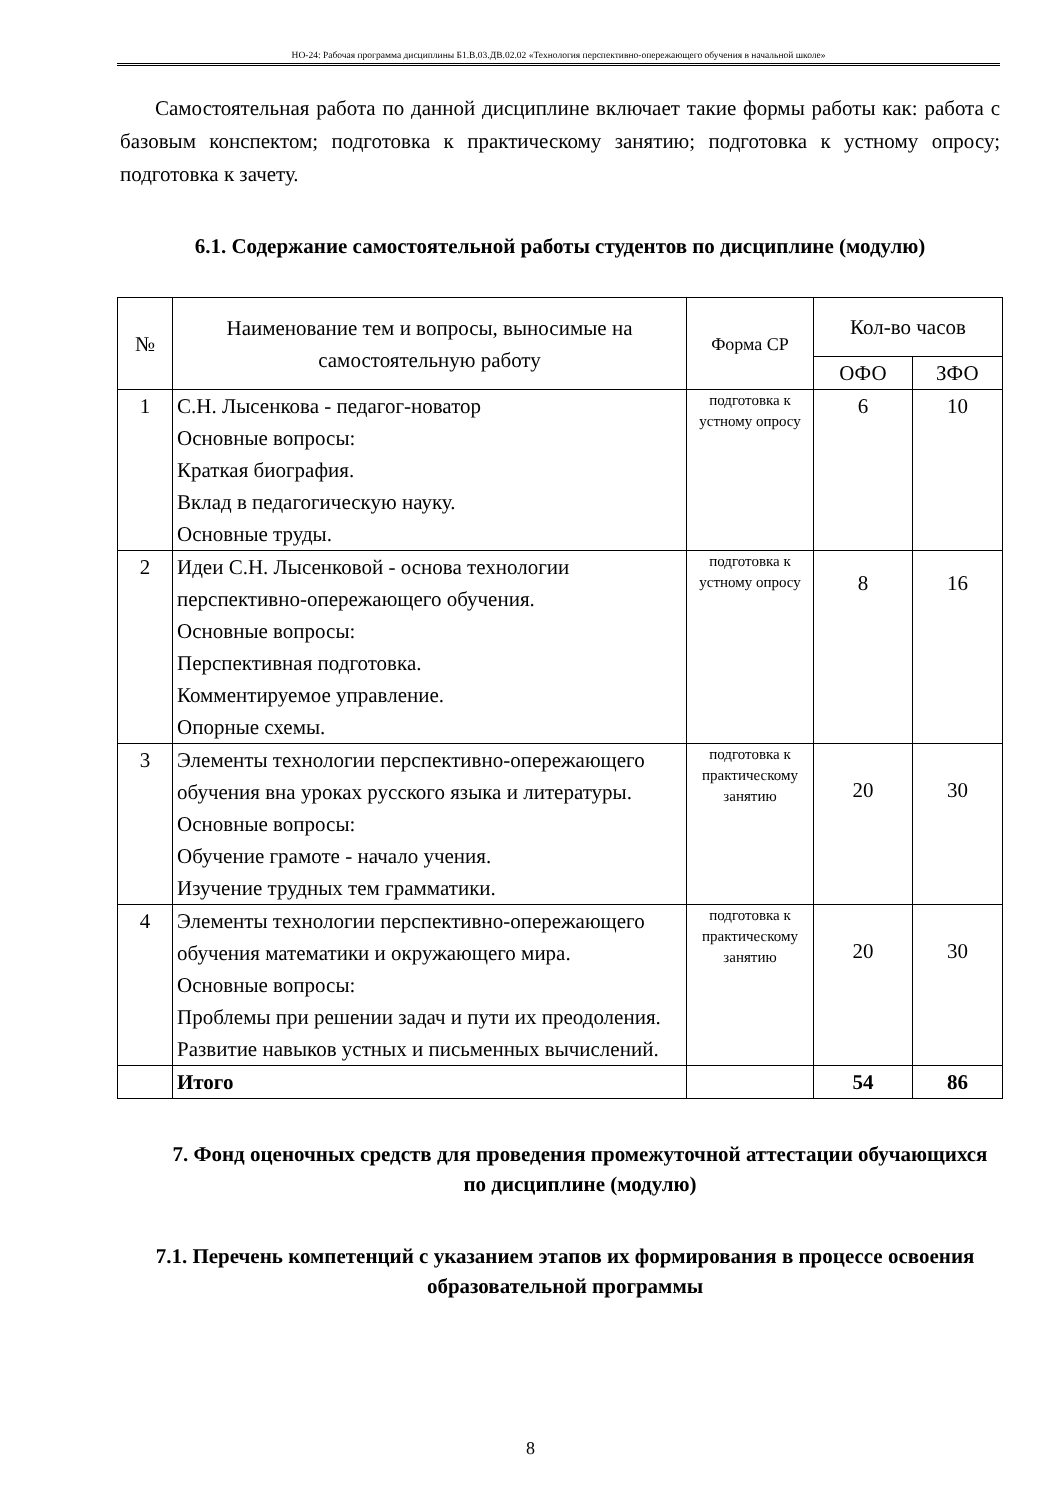НО-24: Рабочая программа дисциплины Б1.В.03.ДВ.02.02 «Технология перспективно-опережающего обучения в начальной школе»
Самостоятельная работа по данной дисциплине включает такие формы работы как: работа с базовым конспектом; подготовка к практическому занятию; подготовка к устному опросу; подготовка к зачету.
6.1. Содержание самостоятельной работы студентов по дисциплине (модулю)
| № | Наименование тем и вопросы, выносимые на самостоятельную работу | Форма СР | Кол-во часов | |
| --- | --- | --- | --- | --- |
| | | | ОФО | ЗФО |
| 1 | С.Н. Лысенкова - педагог-новатор Основные вопросы: Краткая биография. Вклад в педагогическую науку. Основные труды. | подготовка к устному опросу | 6 | 10 |
| 2 | Идеи С.Н. Лысенковой - основа технологии перспективно-опережающего обучения. Основные вопросы: Перспективная подготовка. Комментируемое управление. Опорные схемы. | подготовка к устному опросу | 8 | 16 |
| 3 | Элементы технологии перспективно-опережающего обучения вна уроках русского языка и литературы. Основные вопросы: Обучение грамоте - начало учения. Изучение трудных тем грамматики. | подготовка к практическому занятию | 20 | 30 |
| 4 | Элементы технологии перспективно-опережающего обучения математики и окружающего мира. Основные вопросы: Проблемы при решении задач и пути их преодоления. Развитие навыков устных и письменных вычислений. | подготовка к практическому занятию | 20 | 30 |
| | Итого | | 54 | 86 |
7. Фонд оценочных средств для проведения промежуточной аттестации обучающихся по дисциплине (модулю)
7.1. Перечень компетенций с указанием этапов их формирования в процессе освоения образовательной программы
8